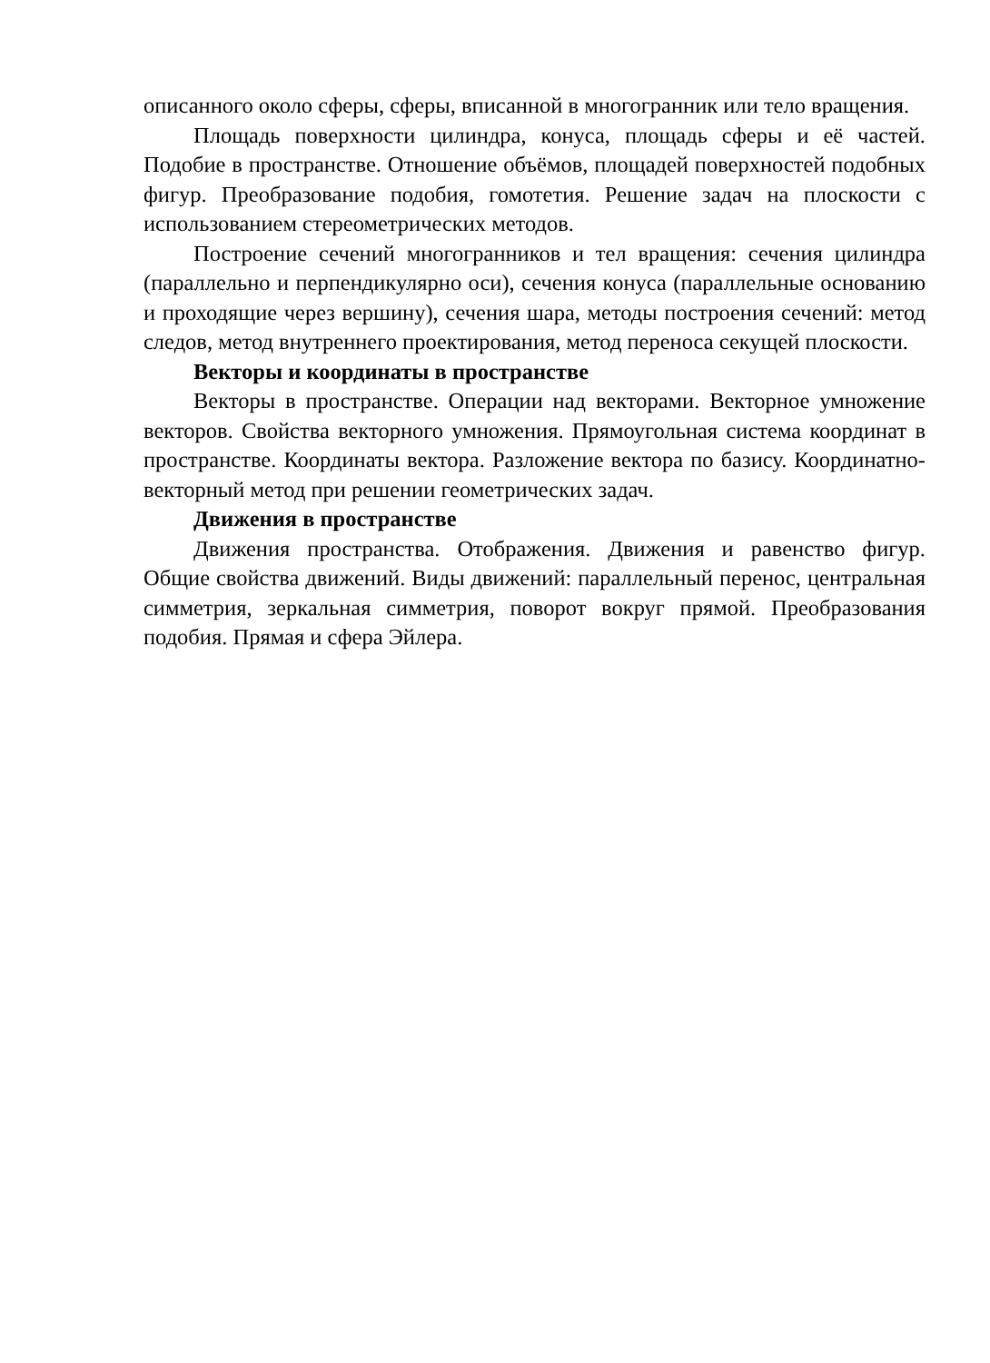описанного около сферы, сферы, вписанной в многогранник или тело вращения.
Площадь поверхности цилиндра, конуса, площадь сферы и её частей. Подобие в пространстве. Отношение объёмов, площадей поверхностей подобных фигур. Преобразование подобия, гомотетия. Решение задач на плоскости с использованием стереометрических методов.
Построение сечений многогранников и тел вращения: сечения цилиндра (параллельно и перпендикулярно оси), сечения конуса (параллельные основанию и проходящие через вершину), сечения шара, методы построения сечений: метод следов, метод внутреннего проектирования, метод переноса секущей плоскости.
Векторы и координаты в пространстве
Векторы в пространстве. Операции над векторами. Векторное умножение векторов. Свойства векторного умножения. Прямоугольная система координат в пространстве. Координаты вектора. Разложение вектора по базису. Координатно-векторный метод при решении геометрических задач.
Движения в пространстве
Движения пространства. Отображения. Движения и равенство фигур. Общие свойства движений. Виды движений: параллельный перенос, центральная симметрия, зеркальная симметрия, поворот вокруг прямой. Преобразования подобия. Прямая и сфера Эйлера.